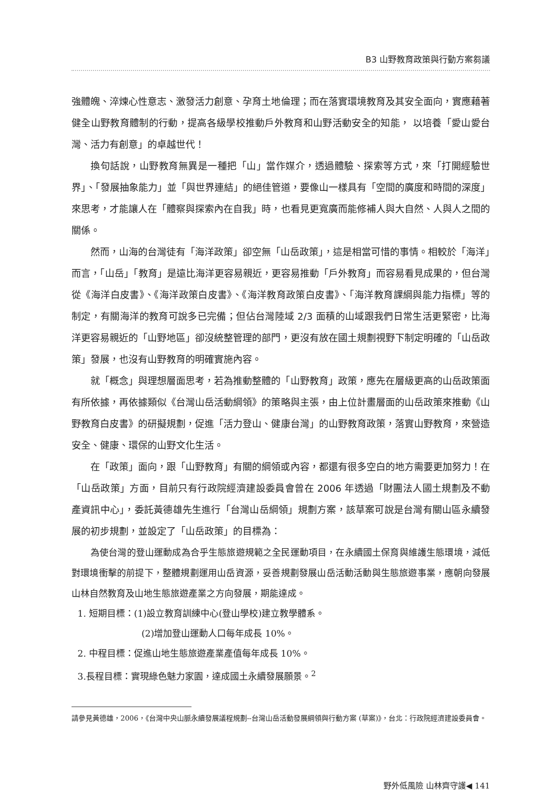B3 山野教育政策與行動方案芻議
強體魄、淬煉心性意志、激發活力創意、孕育土地倫理；而在落實環境教育及其安全面向，實應藉著健全山野教育體制的行動，提高各級學校推動戶外教育和山野活動安全的知能， 以培養「愛山愛台灣、活力有創意」的卓越世代！
換句話說，山野教育無異是一種把「山」當作媒介，透過體驗、探索等方式，來「打開經驗世界」、「發展抽象能力」並「與世界連結」的絕佳管道，要像山一樣具有「空間的廣度和時間的深度」來思考，才能讓人在「體察與探索內在自我」時，也看見更寬廣而能修補人與大自然、人與人之間的關係。
然而，山海的台灣徒有「海洋政策」卻空無「山岳政策」，這是相當可惜的事情。相較於「海洋」而言，「山岳」「教育」是遠比海洋更容易親近，更容易推動「戶外教育」而容易看見成果的，但台灣從《海洋白皮書》、《海洋政策白皮書》、《海洋教育政策白皮書》、「海洋教育課綱與能力指標」等的制定，有關海洋的教育可說多已完備；但佔台灣陸域 2/3 面積的山域跟我們日常生活更緊密，比海洋更容易親近的「山野地區」卻沒統整管理的部門，更沒有放在國土規劃視野下制定明確的「山岳政策」發展，也沒有山野教育的明確實施內容。
就「概念」與理想層面思考，若為推動整體的「山野教育」政策，應先在層級更高的山岳政策面有所依據，再依據類似《台灣山岳活動綱領》的策略與主張，由上位計畫層面的山岳政策來推動《山野教育白皮書》的研擬規劃，促進「活力登山、健康台灣」的山野教育政策，落實山野教育，來營造安全、健康、環保的山野文化生活。
在「政策」面向，跟「山野教育」有關的綱領或內容，都還有很多空白的地方需要更加努力！在「山岳政策」方面，目前只有行政院經濟建設委員會曾在 2006 年透過「財團法人國土規劃及不動產資訊中心」，委託黃德雄先生進行「台灣山岳綱領」規劃方案，該草案可說是台灣有關山區永續發展的初步規劃，並設定了「山岳政策」的目標為：
為使台灣的登山運動成為合乎生態旅遊規範之全民運動項目，在永續國土保育與維護生態環境，減低對環境衝擊的前提下，整體規劃運用山岳資源，妥善規劃發展山岳活動活動與生態旅遊事業，應朝向發展山林自然教育及山地生態旅遊產業之方向發展，期能達成。
1. 短期目標：(1)設立教育訓練中心(登山學校)建立教學體系。
(2)增加登山運動人口每年成長 10%。
2. 中程目標：促進山地生態旅遊產業產值每年成長 10%。
3.長程目標：實現綠色魅力家園，達成國土永續發展願景。<sup>2</sup>
請參見黃德雄，2006，《台灣中央山脈永續發展議程規劃--台灣山岳活動發展綱領與行動方案 (草案)》，台北：行政院經濟建設委員會。
野外低風險 山林齊守護◀ 141